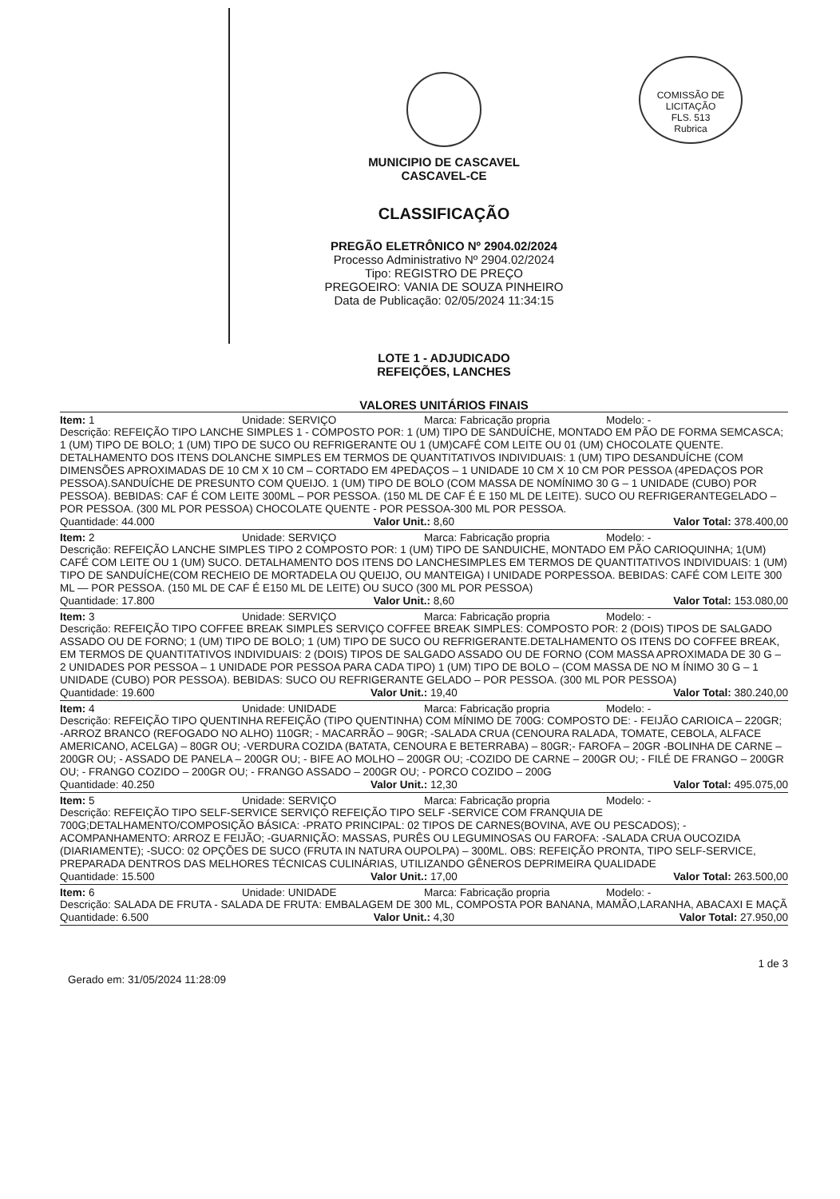COMISSÃO DE LICITAÇÃO
FLS. 513
Rubrica
MUNICIPIO DE CASCAVEL
CASCAVEL-CE
CLASSIFICAÇÃO
PREGÃO ELETRÔNICO Nº 2904.02/2024
Processo Administrativo Nº 2904.02/2024
Tipo: REGISTRO DE PREÇO
PREGOEIRO: VANIA DE SOUZA PINHEIRO
Data de Publicação: 02/05/2024 11:34:15
LOTE 1 - ADJUDICADO
REFEIÇÕES, LANCHES
VALORES UNITÁRIOS FINAIS
Item: 1 Unidade: SERVIÇO Marca: Fabricação propria Modelo: -
Descrição: REFEIÇÃO TIPO LANCHE SIMPLES 1 - COMPOSTO POR: 1 (UM) TIPO DE SANDUÍCHE, MONTADO EM PÃO DE FORMA SEMCASCA; 1 (UM) TIPO DE BOLO; 1 (UM) TIPO DE SUCO OU REFRIGERANTE OU 1 (UM)CAFÉ COM LEITE OU 01 (UM) CHOCOLATE QUENTE. DETALHAMENTO DOS ITENS DOLANCHE SIMPLES EM TERMOS DE QUANTITATIVOS INDIVIDUAIS: 1 (UM) TIPO DESANDUÍCHE (COM DIMENSÕES APROXIMADAS DE 10 CM X 10 CM – CORTADO EM 4PEDAÇOS – 1 UNIDADE 10 CM X 10 CM POR PESSOA (4PEDAÇOS POR PESSOA).SANDUÍCHE DE PRESUNTO COM QUEIJO. 1 (UM) TIPO DE BOLO (COM MASSA DE NOMÍNIMO 30 G – 1 UNIDADE (CUBO) POR PESSOA). BEBIDAS: CAF É COM LEITE 300ML – POR PESSOA. (150 ML DE CAF É E 150 ML DE LEITE). SUCO OU REFRIGERANTEGELADO – POR PESSOA. (300 ML POR PESSOA) CHOCOLATE QUENTE - POR PESSOA-300 ML POR PESSOA.
Quantidade: 44.000 Valor Unit.: 8,60 Valor Total: 378.400,00
Item: 2 Unidade: SERVIÇO Marca: Fabricação propria Modelo: -
Descrição: REFEIÇÃO LANCHE SIMPLES TIPO 2 COMPOSTO POR: 1 (UM) TIPO DE SANDUICHE, MONTADO EM PÃO CARIOQUINHA; 1(UM) CAFÉ COM LEITE OU 1 (UM) SUCO. DETALHAMENTO DOS ITENS DO LANCHESIMPLES EM TERMOS DE QUANTITATIVOS INDIVIDUAIS: 1 (UM) TIPO DE SANDUÍCHE(COM RECHEIO DE MORTADELA OU QUEIJO, OU MANTEIGA) I UNIDADE PORPESSOA. BEBIDAS: CAFÉ COM LEITE 300 ML — POR PESSOA. (150 ML DE CAF É E150 ML DE LEITE) OU SUCO (300 ML POR PESSOA)
Quantidade: 17.800 Valor Unit.: 8,60 Valor Total: 153.080,00
Item: 3 Unidade: SERVIÇO Marca: Fabricação propria Modelo: -
Descrição: REFEIÇÃO TIPO COFFEE BREAK SIMPLES SERVIÇO COFFEE BREAK SIMPLES: COMPOSTO POR: 2 (DOIS) TIPOS DE SALGADO ASSADO OU DE FORNO; 1 (UM) TIPO DE BOLO; 1 (UM) TIPO DE SUCO OU REFRIGERANTE.DETALHAMENTO OS ITENS DO COFFEE BREAK, EM TERMOS DE QUANTITATIVOS INDIVIDUAIS: 2 (DOIS) TIPOS DE SALGADO ASSADO OU DE FORNO (COM MASSA APROXIMADA DE 30 G – 2 UNIDADES POR PESSOA – 1 UNIDADE POR PESSOA PARA CADA TIPO) 1 (UM) TIPO DE BOLO – (COM MASSA DE NO M ÍNIMO 30 G – 1 UNIDADE (CUBO) POR PESSOA). BEBIDAS: SUCO OU REFRIGERANTE GELADO – POR PESSOA. (300 ML POR PESSOA)
Quantidade: 19.600 Valor Unit.: 19,40 Valor Total: 380.240,00
Item: 4 Unidade: UNIDADE Marca: Fabricação propria Modelo: -
Descrição: REFEIÇÃO TIPO QUENTINHA REFEIÇÃO (TIPO QUENTINHA) COM MÍNIMO DE 700G: COMPOSTO DE: - FEIJÃO CARIOICA – 220GR; -ARROZ BRANCO (REFOGADO NO ALHO) 110GR; - MACARRÃO – 90GR; -SALADA CRUA (CENOURA RALADA, TOMATE, CEBOLA, ALFACE AMERICANO, ACELGA) – 80GR OU; -VERDURA COZIDA (BATATA, CENOURA E BETERRABA) – 80GR;- FAROFA – 20GR -BOLINHA DE CARNE – 200GR OU; - ASSADO DE PANELA – 200GR OU; - BIFE AO MOLHO – 200GR OU; -COZIDO DE CARNE – 200GR OU; - FILÉ DE FRANGO – 200GR OU; - FRANGO COZIDO – 200GR OU; - FRANGO ASSADO – 200GR OU; - PORCO COZIDO – 200G
Quantidade: 40.250 Valor Unit.: 12,30 Valor Total: 495.075,00
Item: 5 Unidade: SERVIÇO Marca: Fabricação propria Modelo: -
Descrição: REFEIÇÃO TIPO SELF-SERVICE SERVIÇO REFEIÇÃO TIPO SELF -SERVICE COM FRANQUIA DE 700G;DETALHAMENTO/COMPOSIÇÃO BÁSICA: -PRATO PRINCIPAL: 02 TIPOS DE CARNES(BOVINA, AVE OU PESCADOS); -ACOMPANHAMENTO: ARROZ E FEIJÃO; -GUARNIÇÃO: MASSAS, PURÊS OU LEGUMINOSAS OU FAROFA: -SALADA CRUA OUCOZIDA (DIARIAMENTE); -SUCO: 02 OPÇÕES DE SUCO (FRUTA IN NATURA OUPOLPA) – 300ML. OBS: REFEIÇÃO PRONTA, TIPO SELF-SERVICE, PREPARADA DENTROS DAS MELHORES TÉCNICAS CULINÁRIAS, UTILIZANDO GÊNEROS DEPRIMEIRA QUALIDADE
Quantidade: 15.500 Valor Unit.: 17,00 Valor Total: 263.500,00
Item: 6 Unidade: UNIDADE Marca: Fabricação propria Modelo: -
Descrição: SALADA DE FRUTA - SALADA DE FRUTA: EMBALAGEM DE 300 ML, COMPOSTA POR BANANA, MAMÃO,LARANHA, ABACAXI E MAÇÃ
Quantidade: 6.500 Valor Unit.: 4,30 Valor Total: 27.950,00
Gerado em: 31/05/2024 11:28:09 1 de 3